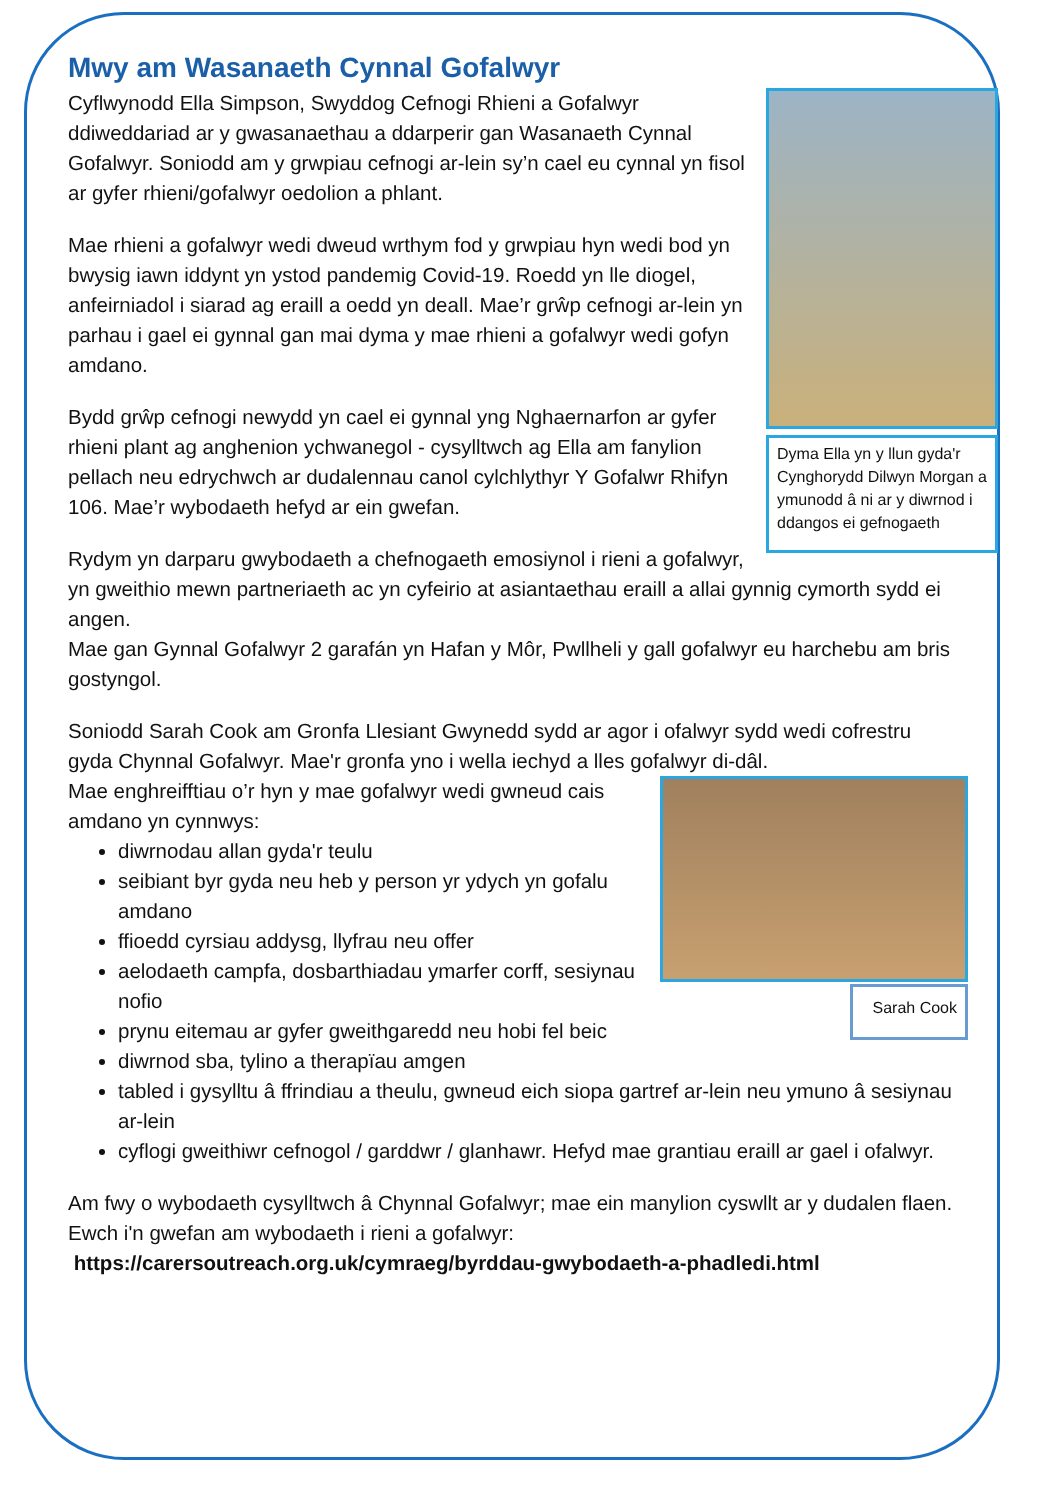Mwy am Wasanaeth Cynnal Gofalwyr
Dyma Ella yn y llun gyda'r Cynghorydd Dilwyn Morgan a ymunodd â ni ar y diwrnod i ddangos ei gefnogaeth
Cyflwynodd Ella Simpson, Swyddog Cefnogi Rhieni a Gofalwyr ddiweddariad ar y gwasanaethau a ddarperir gan Wasanaeth Cynnal Gofalwyr. Soniodd am y grwpiau cefnogi ar-lein sy’n cael eu cynnal yn fisol ar gyfer rhieni/gofalwyr oedolion a phlant.
Mae rhieni a gofalwyr wedi dweud wrthym fod y grwpiau hyn wedi bod yn bwysig iawn iddynt yn ystod pandemig Covid-19. Roedd yn lle diogel, anfeirniadol i siarad ag eraill a oedd yn deall. Mae’r grŵp cefnogi ar-lein yn parhau i gael ei gynnal gan mai dyma y mae rhieni a gofalwyr wedi gofyn amdano.
Bydd grŵp cefnogi newydd yn cael ei gynnal yng Nghaernarfon ar gyfer rhieni plant ag anghenion ychwanegol - cysylltwch ag Ella am fanylion pellach neu edrychwch ar dudalennau canol cylchlythyr Y Gofalwr Rhifyn 106. Mae’r wybodaeth hefyd ar ein gwefan.
Rydym yn darparu gwybodaeth a chefnogaeth emosiynol i rieni a gofalwyr, yn gweithio mewn partneriaeth ac yn cyfeirio at asiantaethau eraill a allai gynnig cymorth sydd ei angen.
Mae gan Gynnal Gofalwyr 2 garafán yn Hafan y Môr, Pwllheli y gall gofalwyr eu harchebu am bris gostyngol.
Soniodd Sarah Cook am Gronfa Llesiant Gwynedd sydd ar agor i ofalwyr sydd wedi cofrestru gyda Chynnal Gofalwyr. Mae'r gronfa yno i wella iechyd a lles gofalwyr di-dâl.
Sarah Cook
Mae enghreifftiau o’r hyn y mae gofalwyr wedi gwneud cais amdano yn cynnwys:
diwrnodau allan gyda'r teulu
seibiant byr gyda neu heb y person yr ydych yn gofalu amdano
ffioedd cyrsiau addysg, llyfrau neu offer
aelodaeth campfa, dosbarthiadau ymarfer corff, sesiynau nofio
prynu eitemau ar gyfer gweithgaredd neu hobi fel beic
diwrnod sba, tylino a therapïau amgen
tabled i gysylltu â ffrindiau a theulu, gwneud eich siopa gartref ar-lein neu ymuno â sesiynau ar-lein
cyflogi gweithiwr cefnogol / garddwr / glanhawr. Hefyd mae grantiau eraill ar gael i ofalwyr.
Am fwy o wybodaeth cysylltwch â Chynnal Gofalwyr; mae ein manylion cyswllt ar y dudalen flaen.
Ewch i'n gwefan am wybodaeth i rieni a gofalwyr:
https://carersoutreach.org.uk/cymraeg/byrddau-gwybodaeth-a-phadledi.html